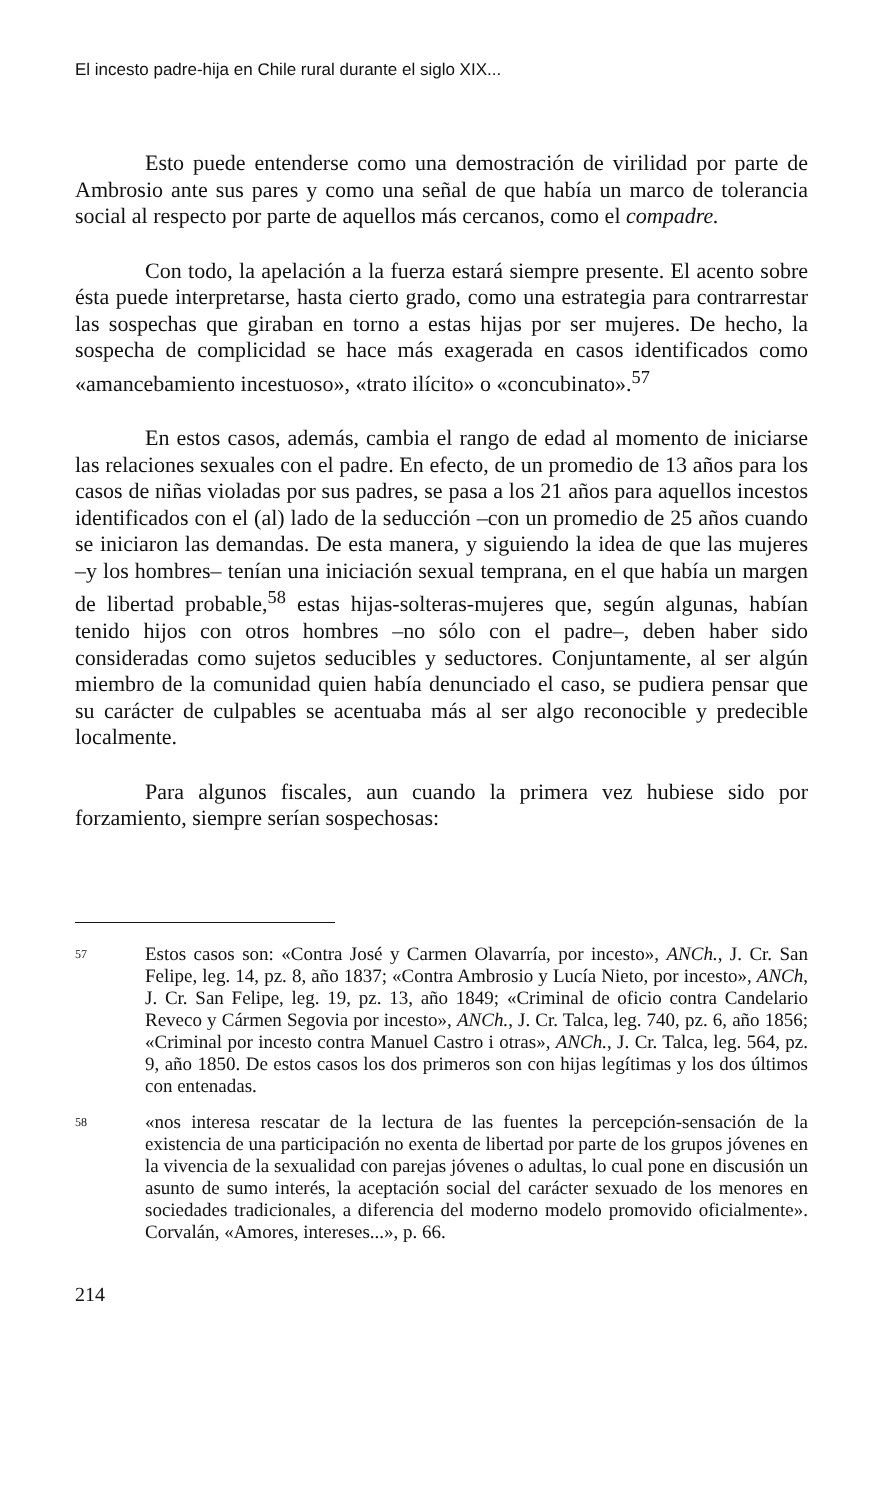El incesto padre-hija en Chile rural durante el siglo XIX...
Esto puede entenderse como una demostración de virilidad por parte de Ambrosio ante sus pares y como una señal de que había un marco de tolerancia social al respecto por parte de aquellos más cercanos, como el compadre.
Con todo, la apelación a la fuerza estará siempre presente. El acento sobre ésta puede interpretarse, hasta cierto grado, como una estrategia para contrarrestar las sospechas que giraban en torno a estas hijas por ser mujeres. De hecho, la sospecha de complicidad se hace más exagerada en casos identificados como «amancebamiento incestuoso», «trato ilícito» o «concubinato».<sup>57</sup>
En estos casos, además, cambia el rango de edad al momento de iniciarse las relaciones sexuales con el padre. En efecto, de un promedio de 13 años para los casos de niñas violadas por sus padres, se pasa a los 21 años para aquellos incestos identificados con el (al) lado de la seducción –con un promedio de 25 años cuando se iniciaron las demandas. De esta manera, y siguiendo la idea de que las mujeres –y los hombres– tenían una iniciación sexual temprana, en el que había un margen de libertad probable,<sup>58</sup> estas hijas-solteras-mujeres que, según algunas, habían tenido hijos con otros hombres –no sólo con el padre–, deben haber sido consideradas como sujetos seducibles y seductores. Conjuntamente, al ser algún miembro de la comunidad quien había denunciado el caso, se pudiera pensar que su carácter de culpables se acentuaba más al ser algo reconocible y predecible localmente.
Para algunos fiscales, aun cuando la primera vez hubiese sido por forzamiento, siempre serían sospechosas:
57 Estos casos son: «Contra José y Carmen Olavarría, por incesto», ANCh., J. Cr. San Felipe, leg. 14, pz. 8, año 1837; «Contra Ambrosio y Lucía Nieto, por incesto», ANCh, J. Cr. San Felipe, leg. 19, pz. 13, año 1849; «Criminal de oficio contra Candelario Reveco y Cármen Segovia por incesto», ANCh., J. Cr. Talca, leg. 740, pz. 6, año 1856; «Criminal por incesto contra Manuel Castro i otras», ANCh., J. Cr. Talca, leg. 564, pz. 9, año 1850. De estos casos los dos primeros son con hijas legítimas y los dos últimos con entenadas.
58 «nos interesa rescatar de la lectura de las fuentes la percepción-sensación de la existencia de una participación no exenta de libertad por parte de los grupos jóvenes en la vivencia de la sexualidad con parejas jóvenes o adultas, lo cual pone en discusión un asunto de sumo interés, la aceptación social del carácter sexuado de los menores en sociedades tradicionales, a diferencia del moderno modelo promovido oficialmente». Corvalán, «Amores, intereses...», p. 66.
214